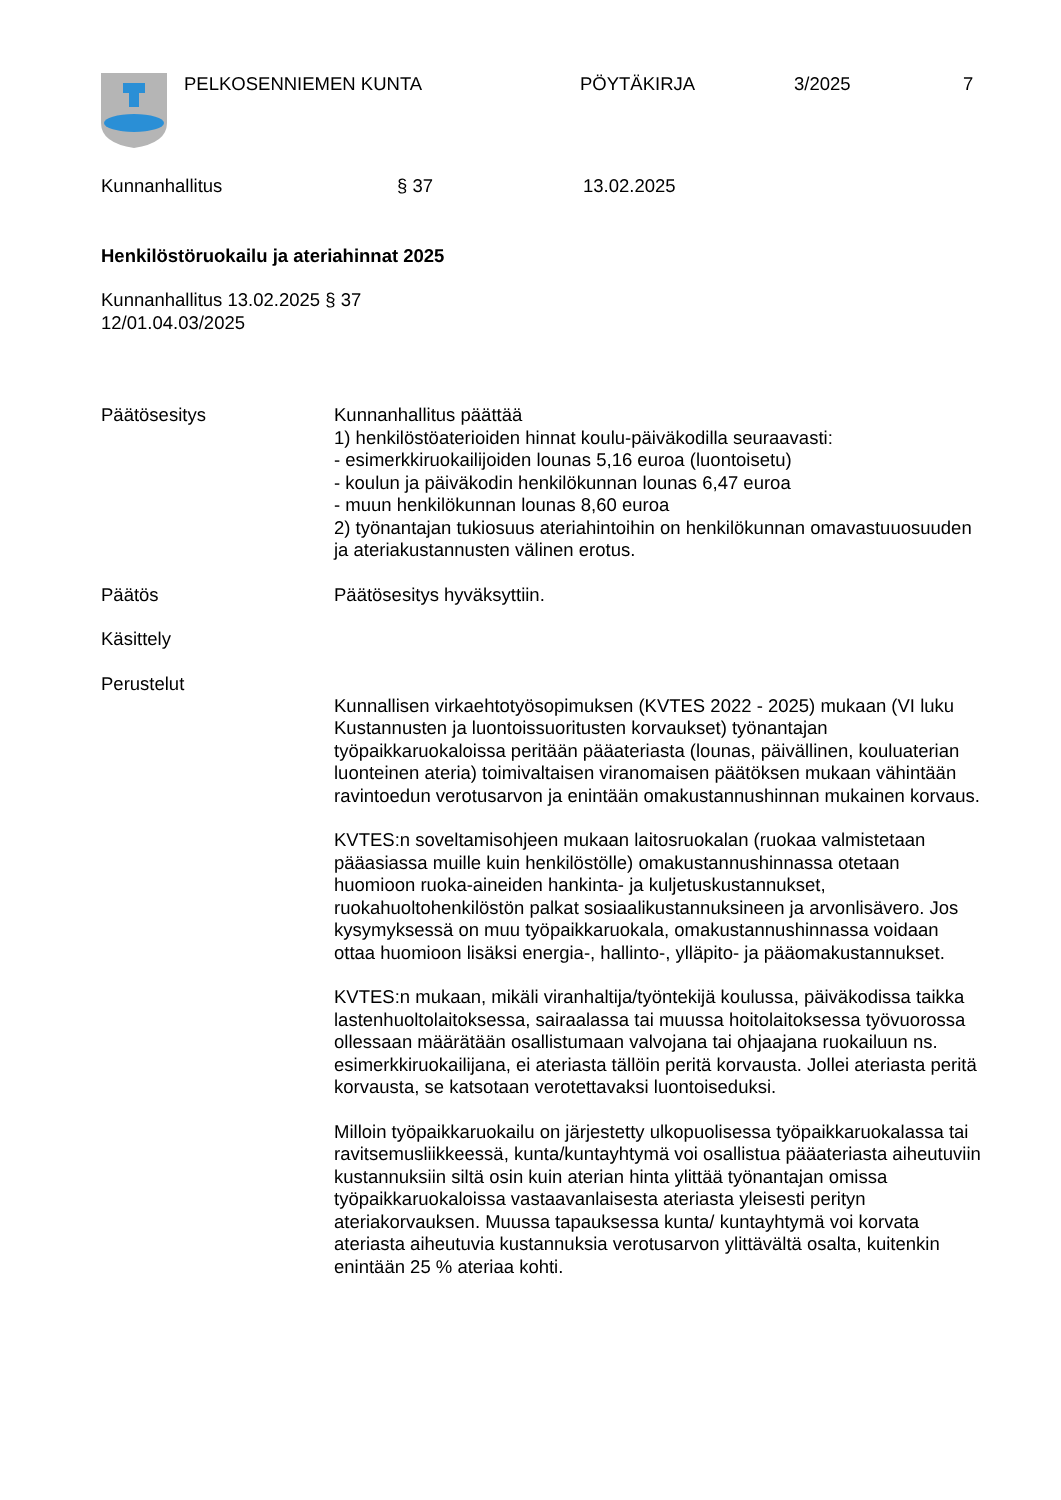PELKOSENNIEMEN KUNTA PÖYTÄKIRJA 3/2025 7
Kunnanhallitus § 37 13.02.2025
Henkilöstöruokailu ja ateriahinnat 2025
Kunnanhallitus 13.02.2025 § 37
12/01.04.03/2025
Päätösesitys Kunnanhallitus päättää
1) henkilöstöaterioiden hinnat koulu-päiväkodilla seuraavasti:
- esimerkkiruokailijoiden lounas 5,16 euroa (luontoisetu)
- koulun ja päiväkodin henkilökunnan lounas 6,47 euroa
- muun henkilökunnan lounas 8,60 euroa
2) työnantajan tukiosuus ateriahintoihin on henkilökunnan omavastuuosuuden ja ateriakustannusten välinen erotus.
Päätös Päätösesitys hyväksyttiin.
Käsittely
Perustelut
Kunnallisen virkaehtotyösopimuksen (KVTES 2022 - 2025) mukaan (VI luku Kustannusten ja luontoissuoritusten korvaukset) työnantajan työpaikkaruokaloissa peritään pääateriasta (lounas, päivällinen, kouluaterian luonteinen ateria) toimivaltaisen viranomaisen päätöksen mukaan vähintään ravintoedun verotusarvon ja enintään omakustannushinnan mukainen korvaus.
KVTES:n soveltamisohjeen mukaan laitosruokalan (ruokaa valmistetaan pääasiassa muille kuin henkilöstölle) omakustannushinnassa otetaan huomioon ruoka-aineiden hankinta- ja kuljetuskustannukset, ruokahuoltohenkilöstön palkat sosiaalikustannuksineen ja arvonlisävero. Jos kysymyksessä on muu työpaikkaruokala, omakustannushinnassa voidaan ottaa huomioon lisäksi energia-, hallinto-, ylläpito- ja pääomakustannukset.
KVTES:n mukaan, mikäli viranhaltija/työntekijä koulussa, päiväkodissa taikka lastenhuoltolaitoksessa, sairaalassa tai muussa hoitolaitoksessa työvuorossa ollessaan määrätään osallistumaan valvojana tai ohjaajana ruokailuun ns. esimerkkiruokailijana, ei ateriasta tällöin peritä korvausta. Jollei ateriasta peritä korvausta, se katsotaan verotettavaksi luontoiseduksi.
Milloin työpaikkaruokailu on järjestetty ulkopuolisessa työpaikkaruokalassa tai ravitsemusliikkeessä, kunta/kuntayhtymä voi osallistua pääateriasta aiheutuviin kustannuksiin siltä osin kuin aterian hinta ylittää työnantajan omissa työpaikkaruokaloissa vastaavanlaisesta ateriasta yleisesti perityn ateriakorvauksen. Muussa tapauksessa kunta/ kuntayhtymä voi korvata ateriasta aiheutuvia kustannuksia verotusarvon ylittävältä osalta, kuitenkin enintään 25 % ateriaa kohti.